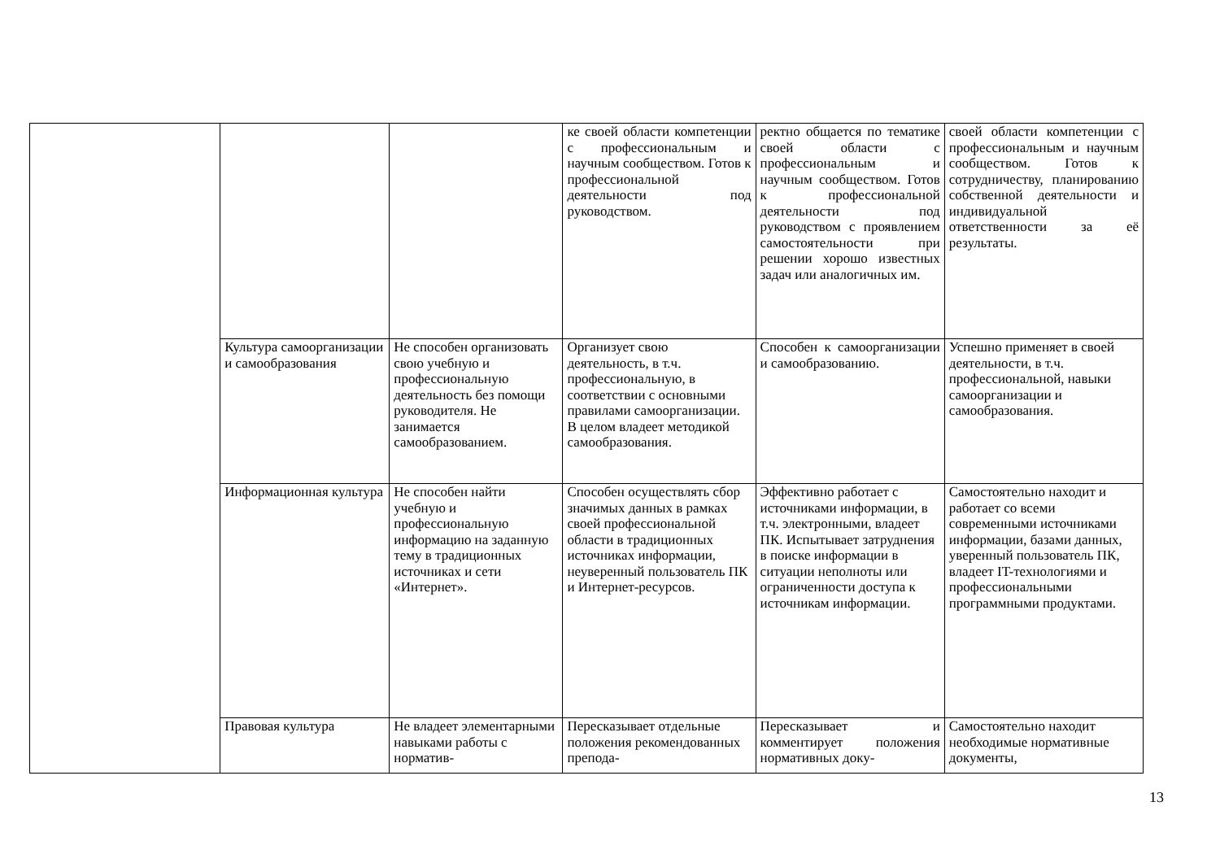| | | | ке своей области компетенции с профессиональным и научным сообществом. Готов к профессиональной деятельности под руководством. | ректно общается по тематике своей области с профессиональным и научным сообществом. Готов к профессиональной деятельности под руководством с проявлением самостоятельности при решении хорошо известных задач или аналогичных им. | своей области компетенции с профессиональным и научным сообществом. Готов к сотрудничеству, планированию собственной деятельности и индивидуальной ответственности за её результаты. |
| | Культура самоорганизации и самообразования | Не способен организовать свою учебную и профессиональную деятельность без помощи руководителя. Не занимается самообразованием. | Организует свою деятельность, в т.ч. профессиональную, в соответствии с основными правилами самоорганизации. В целом владеет методикой самообразования. | Способен к самоорганизации и самообразованию. | Успешно применяет в своей деятельности, в т.ч. профессиональной, навыки самоорганизации и самообразования. |
| | Информационная культура | Не способен найти учебную и профессиональную информацию на заданную тему в традиционных источниках и сети «Интернет». | Способен осуществлять сбор значимых данных в рамках своей профессиональной области в традиционных источниках информации, неуверенный пользователь ПК и Интернет-ресурсов. | Эффективно работает с источниками информации, в т.ч. электронными, владеет ПК. Испытывает затруднения в поиске информации в ситуации неполноты или ограниченности доступа к источникам информации. | Самостоятельно находит и работает со всеми современными источниками информации, базами данных, уверенный пользователь ПК, владеет IT-технологиями и профессиональными программными продуктами. |
| | Правовая культура | Не владеет элементарными навыками работы с норматив- | Пересказывает отдельные положения рекомендованных препода- | Пересказывает и комментирует положения нормативных доку- | Самостоятельно находит необходимые нормативные документы, |
13